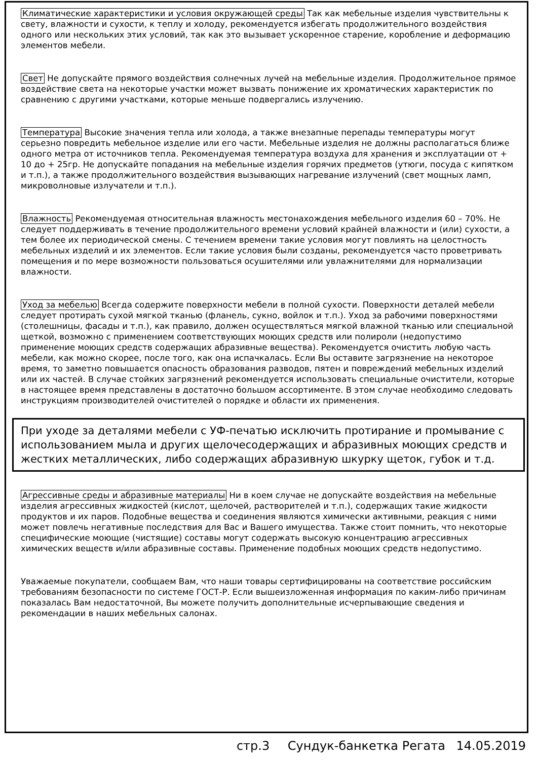Климатические характеристики и условия окружающей среды Так как мебельные изделия чувствительны к свету, влажности и сухости, к теплу и холоду, рекомендуется избегать продолжительного воздействия одного или нескольких этих условий, так как это вызывает ускоренное старение, коробление и деформацию элементов мебели.
Свет Не допускайте прямого воздействия солнечных лучей на мебельные изделия. Продолжительное прямое воздействие света на некоторые участки может вызвать понижение их хроматических характеристик по сравнению с другими участками, которые меньше подвергались излучению.
Температура Высокие значения тепла или холода, а также внезапные перепады температуры могут серьезно повредить мебельное изделие или его части. Мебельные изделия не должны располагаться ближе одного метра от источников тепла. Рекомендуемая температура воздуха для хранения и эксплуатации от + 10 до + 25гр. Не допускайте попадания на мебельные изделия горячих предметов (утюги, посуда с кипятком и т.п.), а также продолжительного воздействия вызывающих нагревание излучений (свет мощных ламп, микроволновые излучатели и т.п.).
Влажность Рекомендуемая относительная влажность местонахождения мебельного изделия 60 – 70%. Не следует поддерживать в течение продолжительного времени условий крайней влажности и (или) сухости, а тем более их периодической смены. С течением времени такие условия могут повлиять на целостность мебельных изделий и их элементов. Если такие условия были созданы, рекомендуется часто проветривать помещения и по мере возможности пользоваться осушителями или увлажнителями для нормализации влажности.
Уход за мебелью Всегда содержите поверхности мебели в полной сухости. Поверхности деталей мебели следует протирать сухой мягкой тканью (фланель, сукно, войлок и т.п.). Уход за рабочими поверхностями (столешницы, фасады и т.п.), как правило, должен осуществляться мягкой влажной тканью или специальной щеткой, возможно с применением соответствующих моющих средств или полироли (недопустимо применение моющих средств содержащих абразивные вещества). Рекомендуется очистить любую часть мебели, как можно скорее, после того, как она испачкалась. Если Вы оставите загрязнение на некоторое время, то заметно повышается опасность образования разводов, пятен и повреждений мебельных изделий или их частей. В случае стойких загрязнений рекомендуется использовать специальные очистители, которые в настоящее время представлены в достаточно большом ассортименте. В этом случае необходимо следовать инструкциям производителей очистителей о порядке и области их применения.
При уходе за деталями мебели с УФ-печатью исключить протирание и промывание с использованием мыла и других щелочесодержащих и абразивных моющих средств и жестких металлических, либо содержащих абразивную шкурку щеток, губок и т.д.
Агрессивные среды и абразивные материалы Ни в коем случае не допускайте воздействия на мебельные изделия агрессивных жидкостей (кислот, щелочей, растворителей и т.п.), содержащих такие жидкости продуктов и их паров. Подобные вещества и соединения являются химически активными, реакция с ними может повлечь негативные последствия для Вас и Вашего имущества. Также стоит помнить, что некоторые специфические моющие (чистящие) составы могут содержать высокую концентрацию агрессивных химических веществ и/или абразивные составы. Применение подобных моющих средств недопустимо.
Уважаемые покупатели, сообщаем Вам, что наши товары сертифицированы на соответствие российским требованиям безопасности по системе ГОСТ-Р. Если вышеизложенная информация по каким-либо причинам показалась Вам недостаточной, Вы можете получить дополнительные исчерпывающие сведения и рекомендации в наших мебельных салонах.
стр.3 Сундук-банкетка Регата 14.05.2019